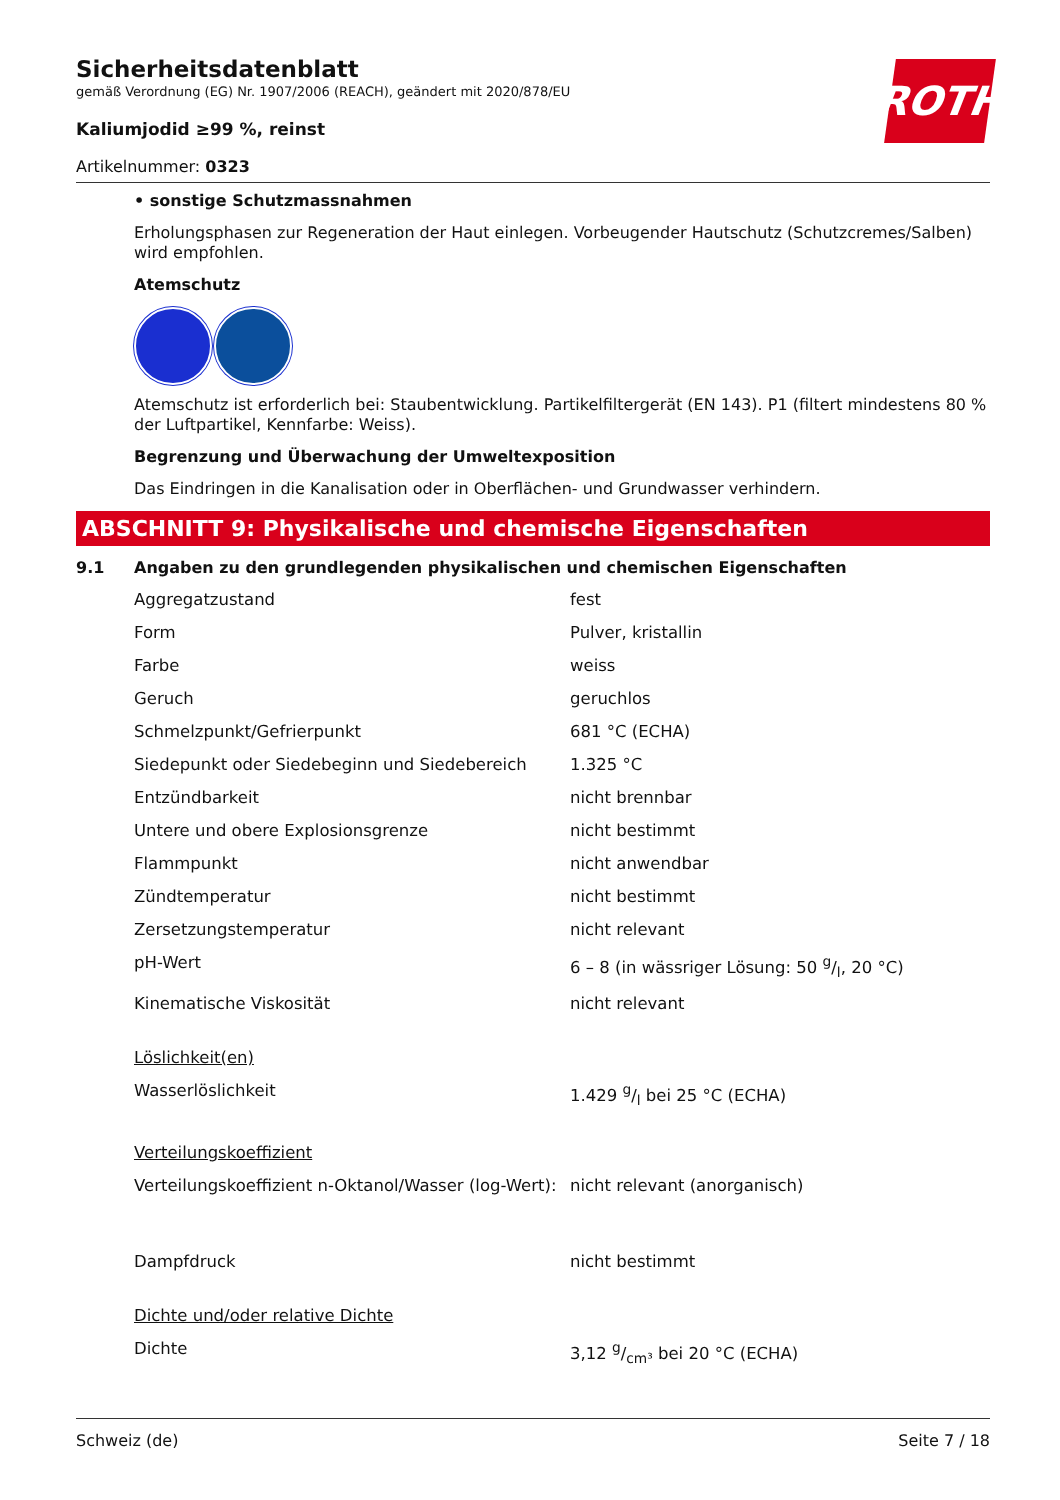ROTH
Sicherheitsdatenblatt
gemäß Verordnung (EG) Nr. 1907/2006 (REACH), geändert mit 2020/878/EU
Kaliumjodid ≥99 %, reinst
Artikelnummer: 0323
• sonstige Schutzmassnahmen
Erholungsphasen zur Regeneration der Haut einlegen. Vorbeugender Hautschutz (Schutzcremes/Salben) wird empfohlen.
Atemschutz
Atemschutz ist erforderlich bei: Staubentwicklung. Partikelfiltergerät (EN 143). P1 (filtert mindestens 80 % der Luftpartikel, Kennfarbe: Weiss).
Begrenzung und Überwachung der Umweltexposition
Das Eindringen in die Kanalisation oder in Oberflächen- und Grundwasser verhindern.
ABSCHNITT 9: Physikalische und chemische Eigenschaften
9.1 Angaben zu den grundlegenden physikalischen und chemischen Eigenschaften
| Aggregatzustand | fest |
| Form | Pulver, kristallin |
| Farbe | weiss |
| Geruch | geruchlos |
| Schmelzpunkt/Gefrierpunkt | 681 °C (ECHA) |
| Siedepunkt oder Siedebeginn und Siedebereich | 1.325 °C |
| Entzündbarkeit | nicht brennbar |
| Untere und obere Explosionsgrenze | nicht bestimmt |
| Flammpunkt | nicht anwendbar |
| Zündtemperatur | nicht bestimmt |
| Zersetzungstemperatur | nicht relevant |
| pH-Wert | 6 – 8 (in wässriger Lösung: 50 g/l, 20 °C) |
| Kinematische Viskosität | nicht relevant |
| Löslichkeit(en) | |
| Wasserlöslichkeit | 1.429 g/l bei 25 °C (ECHA) |
| Verteilungskoeffizient | |
| Verteilungskoeffizient n-Oktanol/Wasser (log-Wert): | nicht relevant (anorganisch) |
| Dampfdruck | nicht bestimmt |
| Dichte und/oder relative Dichte | |
| Dichte | 3,12 g/cm³ bei 20 °C (ECHA) |
Schweiz (de) Seite 7 / 18